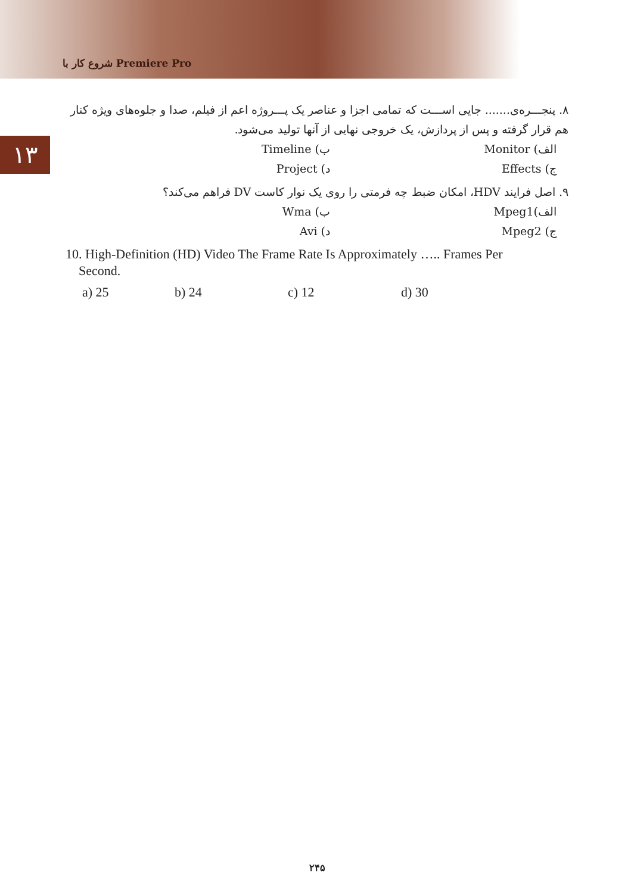شروع کار با Premiere Pro
۱۳
۸. پنجـــره‌ی....... جایی اســـت که تمامی اجزا و عناصر یک پـــروژه اعم از فیلم، صدا و جلوه‌های ویژه کنار هم قرار گرفته و پس از پردازش، یک خروجی نهایی از آنها تولید می‌شود.
الف) Monitor ب) Timeline
ج) Effects د) Project
۹. اصل فرایند HDV، امکان ضبط چه فرمتی را روی یک نوار کاست DV فراهم می‌کند؟
الف)Mpeg1 ب) Wma
ج) Mpeg2 د) Avi
10. High-Definition (HD) Video The Frame Rate Is Approximately ….. Frames Per
Second.
a) 25 b) 24 c) 12 d) 30
۲۴۵